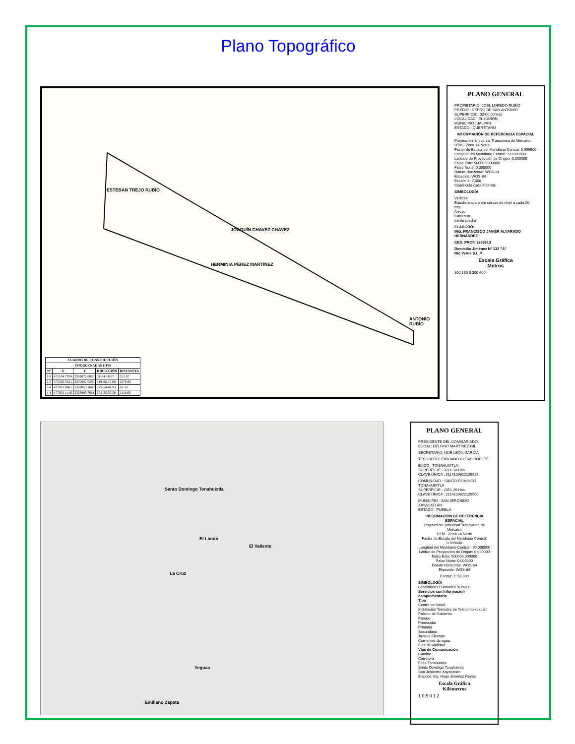Plano Topográfico
ESTEBAN TREJO RUBÍO
JOAQUÍN CHAVEZ CHAVEZ
HERMINIA PEREZ MARTÍNEZ
ANTONIO RUBÍO
| CUADRO DE CONSTRUCCIÓN | | | | |
| --- | --- | --- | --- | --- |
| COORDENADAS UTM | | | | |
| Nº | X | Y | DIRECCIÓN | DISTANCIA |
| 1-2 | 475104.7974 | 2369872.6099 | 31-34-18.57 | 251.67 |
| 2-3 | 475236.5641 | 2370087.0297 | 119-56-43.08 | 2070.95 |
| 3-4 | 477031.0461 | 2369053.2680 | 179-54-44.93 | 62.50 |
| 4-1 | 477031.1416 | 2368990.7681 | 294-35-50.50 | 2118.60 |
PLANO GENERAL
PROPIETARIO: JOEL LOREDO RUBÍO
PREDIO : CERRO DE SAN ANTONIO
SUPERFICIE : 32-00.00 Has.
LOCALIDAD : EL CAÑÓN
MUNICIPIO : JALPAN
ESTADO : QUERÉTARO
INFORMACIÓN DE REFERENCIA ESPACIAL
Proyección: Universal Transversa de Mercator
UTM - Zona 14 Norte
Factor de Escala del Meridiano Central: 0.999600
Longitud del Meridiano Central: -99.000000
Latitude de Proyección de Origen: 0.000000
Falso Este: 500000.000000
Falso Norte: 0.000000
Datum Horizontal: WGS-84
Elipsoide: WGS-84
Escala: 1: 7,000
Cuadricula cada 400 mts.
SIMBOLOGÍA
Vertices
Equidistancia entre curvas de nivel a cada 20 mts.
Arroyo
Carretera
Limite predial
ELABORÓ:
ING. FRANCISCO JAVIER ALVARADO HERNÁNDEZ
CED. PROF. 3288613
Domicilio Jiménez Nº 132 "A"
Rio Verde S.L.P.
Escala Gráfica
Metros
300 150 0 300 600
Santo Domingo Tonahuixtla
El Limón
El Valiente
La Cruz
Yeguas
Emiliano Zapata
PLANO GENERAL
PRESIDENTE DEL COMISARIADO EJIDAL: DELFINO MARTÍNEZ GIL
SECRETARIO: NOÉ LEÓN GARCÍA
TESORERO: EMILIANO ROJAS ROBLES
EJIDO : TONAHUIXTLA
SUPERFICIE : 3216.18 Has.
CLAVE ÚNICA : 2114109622129557
COMUNIDAD : SANTO DOMINGO TONAHUIXTLA
SUPERFICIE : 2351.26 Has.
CLAVE ÚNICA : 2114109622129500
MUNICIPIO : SAN JERÓNIMO XAYACATLÁN
ESTADO : PUEBLA
INFORMACIÓN DE REFERENCIA ESPACIAL
Proyección: Universal Transversa de Mercator
UTM - Zona 14 Norte
Factor de Escala del Meridiano Central: 0.999600
Longitud del Meridiano Central: -99.000000
Latitud de Proyección de Origen: 0.000000
Falso Este: 500000.000000
Falso Norte: 0.000000
Datum Horizontal: WGS-84
Elipsoide: WGS-84
Escala: 1: 50,000
SIMBOLOGÍA
Localidades Puntuales Rurales
Servicios con Información complementaria
Tipo
Centro de Salud
Instalación Terrestre de Telecomunicación
Palacio de Gobierno
Parque
Preescolar
Primaria
Secundaria
Tanque Elevado
Corrientes de agua
Ejes de Vialidad
Vías de Comunicación
Camino
Carretera
Ejido Tonahuixtla
Santo Domingo Tonahuixtla
San Jerónimo Xayacatlán
Elaboró: Ing. Hugo Jiménez Reyes
Escala Gráfica
Kilómetros
1 0.5 0 1 2